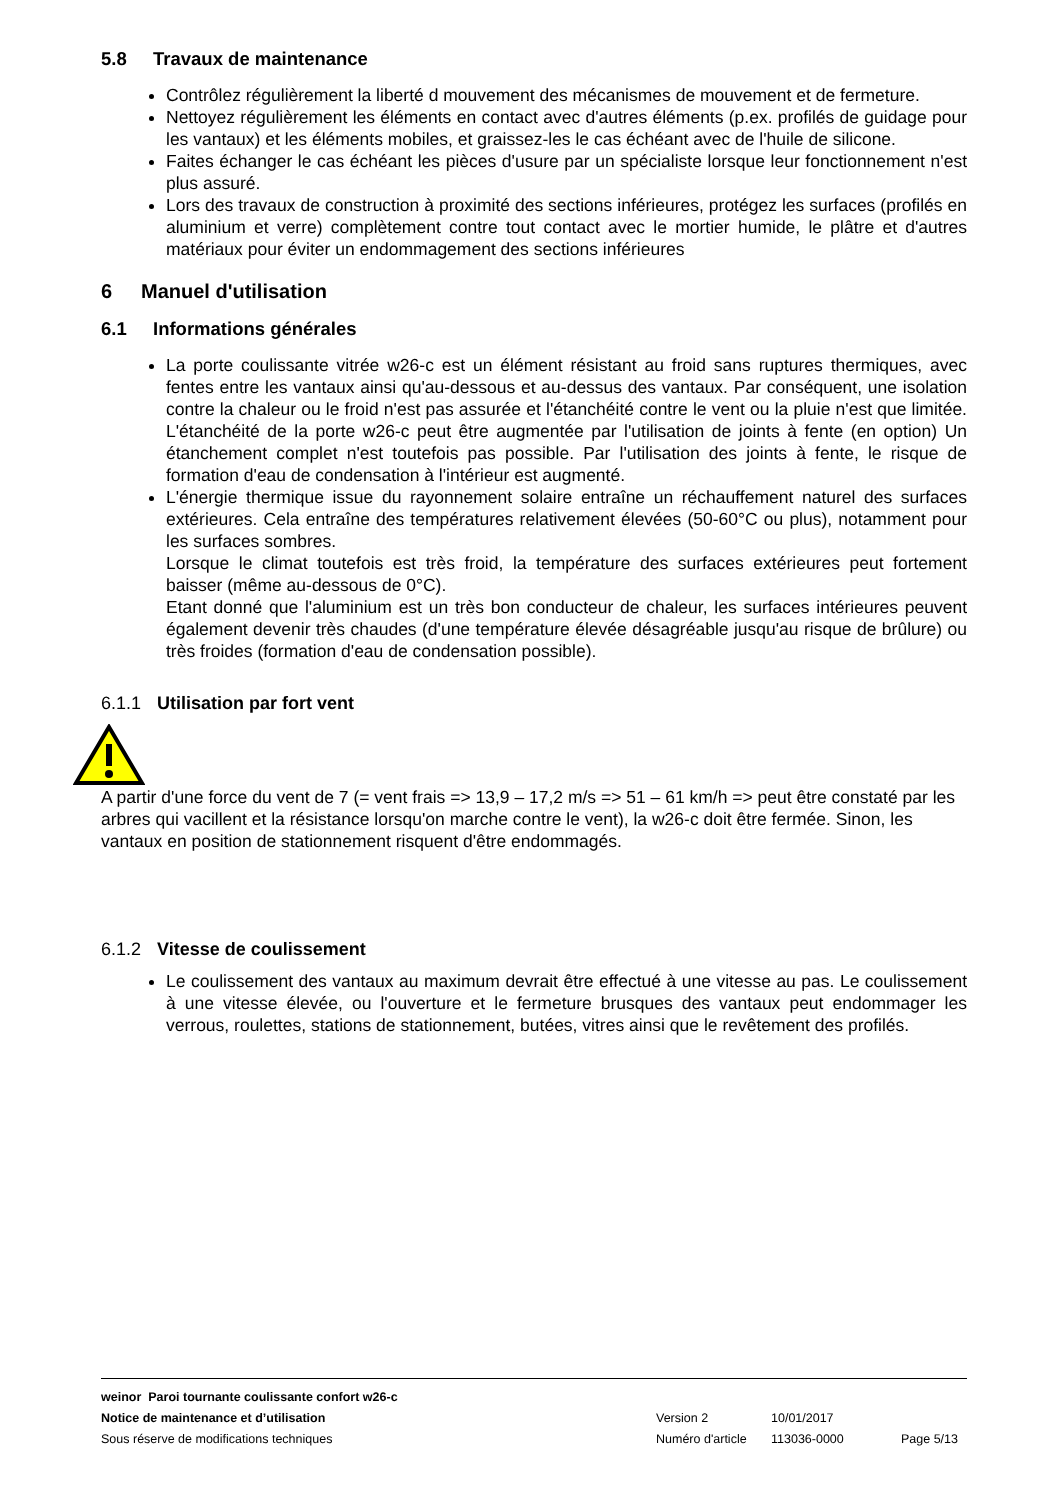5.8 Travaux de maintenance
Contrôlez régulièrement la liberté d mouvement des mécanismes de mouvement et de fermeture.
Nettoyez régulièrement les éléments en contact avec d'autres éléments (p.ex. profilés de guidage pour les vantaux) et les éléments mobiles, et graissez-les le cas échéant avec de l'huile de silicone.
Faites échanger le cas échéant les pièces d'usure par un spécialiste lorsque leur fonctionnement n'est plus assuré.
Lors des travaux de construction à proximité des sections inférieures, protégez les surfaces (profilés en aluminium et verre) complètement contre tout contact avec le mortier humide, le plâtre et d'autres matériaux pour éviter un endommagement des sections inférieures
6 Manuel d'utilisation
6.1 Informations générales
La porte coulissante vitrée w26-c est un élément résistant au froid sans ruptures thermiques, avec fentes entre les vantaux ainsi qu'au-dessous et au-dessus des vantaux. Par conséquent, une isolation contre la chaleur ou le froid n'est pas assurée et l'étanchéité contre le vent ou la pluie n'est que limitée. L'étanchéité de la porte w26-c peut être augmentée par l'utilisation de joints à fente (en option) Un étanchement complet n'est toutefois pas possible. Par l'utilisation des joints à fente, le risque de formation d'eau de condensation à l'intérieur est augmenté.
L'énergie thermique issue du rayonnement solaire entraîne un réchauffement naturel des surfaces extérieures. Cela entraîne des températures relativement élevées (50-60°C ou plus), notamment pour les surfaces sombres.
Lorsque le climat toutefois est très froid, la température des surfaces extérieures peut fortement baisser (même au-dessous de 0°C).
Etant donné que l'aluminium est un très bon conducteur de chaleur, les surfaces intérieures peuvent également devenir très chaudes (d'une température élevée désagréable jusqu'au risque de brûlure) ou très froides (formation d'eau de condensation possible).
6.1.1 Utilisation par fort vent
A partir d'une force du vent de 7 (= vent frais => 13,9 – 17,2 m/s => 51 – 61 km/h => peut être constaté par les arbres qui vacillent et la résistance lorsqu'on marche contre le vent), la w26-c doit être fermée. Sinon, les vantaux en position de stationnement risquent d'être endommagés.
6.1.2 Vitesse de coulissement
Le coulissement des vantaux au maximum devrait être effectué à une vitesse au pas. Le coulissement à une vitesse élevée, ou l'ouverture et le fermeture brusques des vantaux peut endommager les verrous, roulettes, stations de stationnement, butées, vitres ainsi que le revêtement des profilés.
weinor Paroi tournante coulissante confort w26-c
Notice de maintenance et d’utilisation Version 2 10/01/2017
Sous réserve de modifications techniques Numéro d'article 113036-0000 Page 5/13